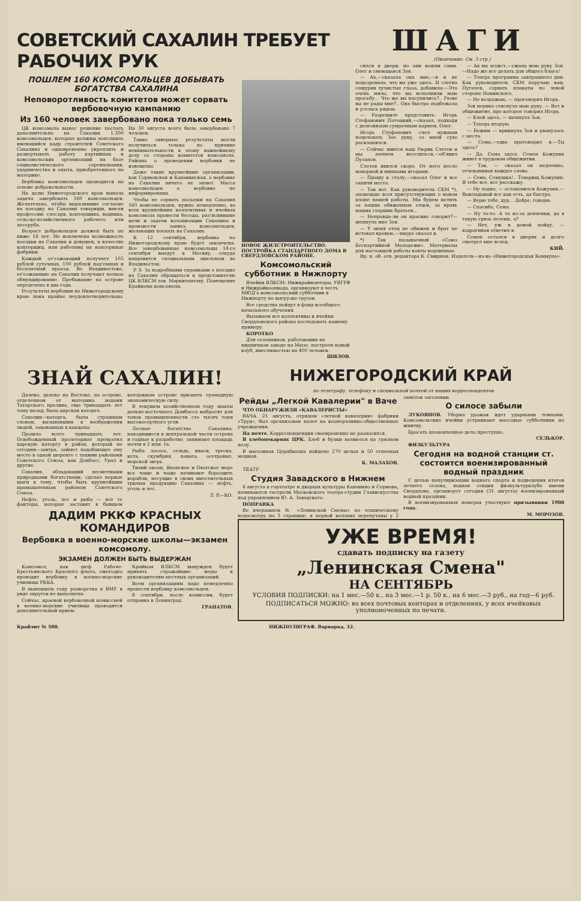СОВЕТСКИЙ САХАЛИН ТРЕБУЕТ РАБОЧИХ РУК
ПОШЛЕМ 160 КОМСОМОЛЬЦЕВ ДОБЫВАТЬ БОГАТСТВА САХАЛИНА
Неповоротливость комитетов может сорвать вербовочную кампанию
Из 160 человек завербовано пока только семь
ЦК комсомола вынес решение послать дополнительно на Сахалин 1.200 комсомольцев, которые должны пополнить имеющийся кадр строителей Советского Сахалина и одновременно укреплять и развертывать работу партийных и комсомольских организаций на базе социалистического соревнования, ударничества и опыта, приобретенного на материке.
Вербовка комсомольцев проводится на основе добровольности.
На долю Нижегородского края выпала задача завербовать 160 комсомольцев. Желательно, чтобы выразившие согласие на поездку на Сахалин товарищи, имели профессии: слесаря, конторщика, водника, сельско-хозяйственного рабочего или лесоруба.
Возраст добровольцев должен быть не ниже 18 лет. Не исключена возможность поездки на Сахалин и девушек, в качестве конторщиц, или работниц на консервные фабрики.
Каждый от'езжающий получает 105 рублей суточных, 100 рублей под'емных и бесплатный проезд. Во Владивостоке, от'езжающие на Сахалин получают полное обмундирование. Пребывание на острове определено в два года.
Результаты вербовки по Нижегородскому краю пока крайне неудовлетворительны. На 30 августа всего было завербовано 7 человек.
Такие скверные результаты могли получиться только по причине невнимательности к этому важнейшему делу со стороны комитетов комсомола. Районы о проведении вербовки не извещены.
Даже такие крупнейшие организации, как Сормовская и Канавинская, о вербовке на Сахалин ничего не знают. Масса комсомольцев о вербовке не информированы.
Чтобы не сорвать посылки на Сахалин 160 комсомольцев, нужно немедленно, во всех крупнейших коллективах и ячейках комсомола провести беседы, раз'яснившие цели и задачи колонизации Сахалина и произвести запись комсомольцев, желающих поехать на Сахалин.
К 12 сентября, вербовка по Нижегородскому краю будет закончена. Все завербованные комсомольцы 14-го сентября выедут в Москву, откуда направятся специальным эшелоном во Владивосток.
P. S. За подробными справками о поездке на Сахалин обращаться к представителю ЦК ВЛКСМ тов. Маркитантову. Помещение Крайкома комсомола.
НОВОЕ ЖИЛСТРОИТЕЛЬСТВО. ПОСТРОЙКА СТАНДАРТНОГО ДОМА В СВЕРДЛОВСКОМ РАЙОНЕ.
Комсомольский субботник в Нижпорту
Ячейки ВЛКСМ: Нижкрайконторы, УВГРФ и Нижрайкоопвода, организуют в честь МЮД'а комсомольский субботник в Нижпорту по выгрузке грузов.
Все средства пойдут в фонд всеобщего начального обучения.
Вызываем все коллективы и ячейки Свердловского района последовать нашему примеру.
КОРОТКО
Для сезонников, работающих на кирпичном заводе на Мызе, построен новый клуб, вместимостью на 400 человек.
ШИЛОВ.
ШАГИ
(Окончание. См. 3 стр.)
сился к двери, но они вошли сами. Олег и смеющаяся Зоя.
— Ах,—сказала она мне,—я и не подозревала, что вы уже здесь. И слегка сощурив лучистые глаза, добавила:—Это очень мило, что вы исполнили мою просьбу... Что же вы насупились?.. Разве вы не рады мне?.. Она быстро подбежала и уселась рядом.
— Разрешите представить: Игорь Стефанович Потоцкий,—сказал, подходя с долговязым сумрачным парнем, Олег.
Игорь Стефанович счел нужным поцеловать Зое руку, со мной сухо раскланялся.
— Сейчас явится наш Рюрик Слетов и мы начнем веселиться,—об'явил Пузанов.
Слетов явился скоро. От него несло махоркой и винными ягодами.
— Прошу к столу,—сказал Олег и все заняли места.
— Так вот. Как руководитель СБМ *), оповещаю всех присутствующих о новом плане нашей работы. Мы будем мстить за наших обиженных отцов, за кровь наших старших братьев...
— Неправда-ли он красиво говорит?—шепнула мне Зоя.
— У меня отец не обижен и брат не истекал кровью,—хмуро сказал я.
*) Так называемый «Союз Беспартийной Молодежи». Материалы для настоящей работы взяты подлинные.
— Ах вы эгоист,—сжала мою руку Зоя.—Надо же все делать для общего блага!
— Теперь программа завтрашнего дня. Как руководитель СБМ поручаю вам, Пугачев, сорвать плакаты по левой стороне Новинского.
— Не возражаю, — проговорил Игорь.
Зоя нервно стиснула мою руку. — Вот и общежитие, про которое говорил Игорь.
— Клей здесь, — шепнула Зоя.
— Теперь вторую.
— Бежим — крикнула Зоя и рванулась с места.
— Сема,—едва проговорил я.—Ты здесь?
— Да, Сема здесь. Семен Кожухин живет в трудовом общежитии.
— Так, — сказал он медленно, отчеканивая каждое слово.
— Сема, Семушка!.. Товарищ Кожухин. Я тебе все, все расскажу.
— Ну ладно, — остановился Кожухин.—Выкладывай все как есть, да быстро.
— Верю тебе, дур... Добре, говорю.
— Спасибо, Сема.
— Ну то-то. А то из-за девченки, да в такую грязь лезешь, а?
— Нет, уж я домой пойду, — вздрагивая ответил я.
Семен остался в дверях и долго смотрел мне вслед.
КИЙ.
Вр. н. об. отв. редактора К. Смирнов. Издатель—из-во «Нижегородская Коммуна».
ЗНАЙ САХАЛИН!
Далеко, далеко на Востоке, на острове, отделенном от материка водами Татарского пролива, еще тринадцать лет тому назад, была царская каторга.
Сахалин—каторга, была страшным словом, вызывавшим в воображении людей, закованных в кандалы.
Прошло всего тринадцать лет. Освобожденный пролетариат превратил царскую каторгу в район, который не сегодня—завтра, займет подобающее ему место в одной шеренге с такими районами Советского Союза, как Донбасс, Урал и другие.
Сахалин, обладающий несметными природными богатствами, сделал первые шаги к тому, чтобы быть крупнейшим промышленным районом Советского Союза.
Нефть, уголь, лес и рыба — вот те факторы, которые заставят в бывшем каторжном острове признать громадную экономическую силу.
В текущем хозяйственном году шахты дальне-восточного Домбасса выбросят для топок промышленности сто тысяч тонн высокосортного угля.
Лесные богатства Сахалина, находящиеся в центральной части острова и годные к разработке, занимают площадь почти в 2 млн. га.
Рыба: лосось, сельдь, иваси, треска, кета, скумбрия, навага, осетровые, морской зверь.
Тихий океан, Японское и Охотское море все чаще и чаще начинают бороздить корабли, несущие в своих вместительных трюмах продукцию Сахалина — нефть, уголь и лес.
Л. Е—КО.
ДАДИМ РККФ КРАСНЫХ КОМАНДИРОВ
Вербовка в военно-морские школы—экзамен комсомолу.
ЭКЗАМЕН ДОЛЖЕН БЫТЬ ВЫДЕРЖАН
Комсомол, как шеф Рабоче-Крестьянского Красного флота, ежегодно проводит вербовку в военно-морские училища РККА.
В нынешнем году разверстка в ВМУ в ряде округов не выполнена.
Сейчас, краевой вербовочной комиссией в военно-морские училища проводится дополнительный прием.
Крайком ВЛКСМ вынужден будет принять строжайшие меры к руководителям местных организаций.
Всем организациям надо немедленно провести вербовку комсомольцев.
8 сентября, после комиссии, будет отправка в Ленинград.
ГРАНАТОВ.
НИЖЕГОРОДСКИЙ КРАЙ
по телеграфу, телефону и специальной почтой от наших корреспондентов
Рейды „Легкой Кавалерии" в Ваче
ЧТО ОБНАРУЖИЛИ «КАВАЛЕРИСТЫ»
ВАЧА. 21 августа, отрядом «легкой кавалерии» фабрики «Труд», был организован налет на кооперативно-общественные учреждения.
На почте. Корреспонденция своевременно не разносится.
В хлебопекарнях ЦРК. Хлеб и булки валяются на грязном полу.
В магазинах Церабкоопа найдено 270 целых и 50 сгноеных мешков.
К. МАЛАХОВ.
ТЕАТР
Студия Завадского в Нижнем
4 августа в гортеатре и дворцах культуры Канавино и Сормова, начинаются гастроли Московского театра-студии Главискусства под управлением Ю. А. Завадского.
ПОПРАВКА
Во вчерашнем № «Ленинской Смены» по техническому недосмотру на 3 странице, в первой колонке перепутаны у 2 заметок заголовки.
О силосе забыли
ЛУКОЯНОВ. Уборка урожая идет ударными темпами. Комсомольские ячейки устраивают массовые субботники по жнитву.
Бросать неоконченное дело преступно.
СЕЛЬКОР.
ФИЗКУЛЬТУРА
Сегодня на водной станции ст. состоится военизированный водный праздник
С целью популяризации водного спорта и подведения итогов летнего сезона, водная секция физкультурклуба имени Свердлова, организует сегодня (31 августа) военизированный водный праздник.
В военизированных номерах участвуют призывники 1908 года.
М. МОРОЗОВ.
УЖЕ ВРЕМЯ!
сдавать подписку на газету
„Ленинская Смена"
НА СЕНТЯБРЬ
УСЛОВИЯ ПОДПИСКИ: на 1 мес.—50 к., на 3 мес.—1 р. 50 к., на 6 мес.—3 руб., на год—6 руб.
ПОДПИСАТЬСЯ МОЖНО: во всех почтовых конторах и отделениях, у всех ячейковых уполномоченных по печати.
Крайлит № 500. НИЖПОЛИГРАФ. Варварка, 32.